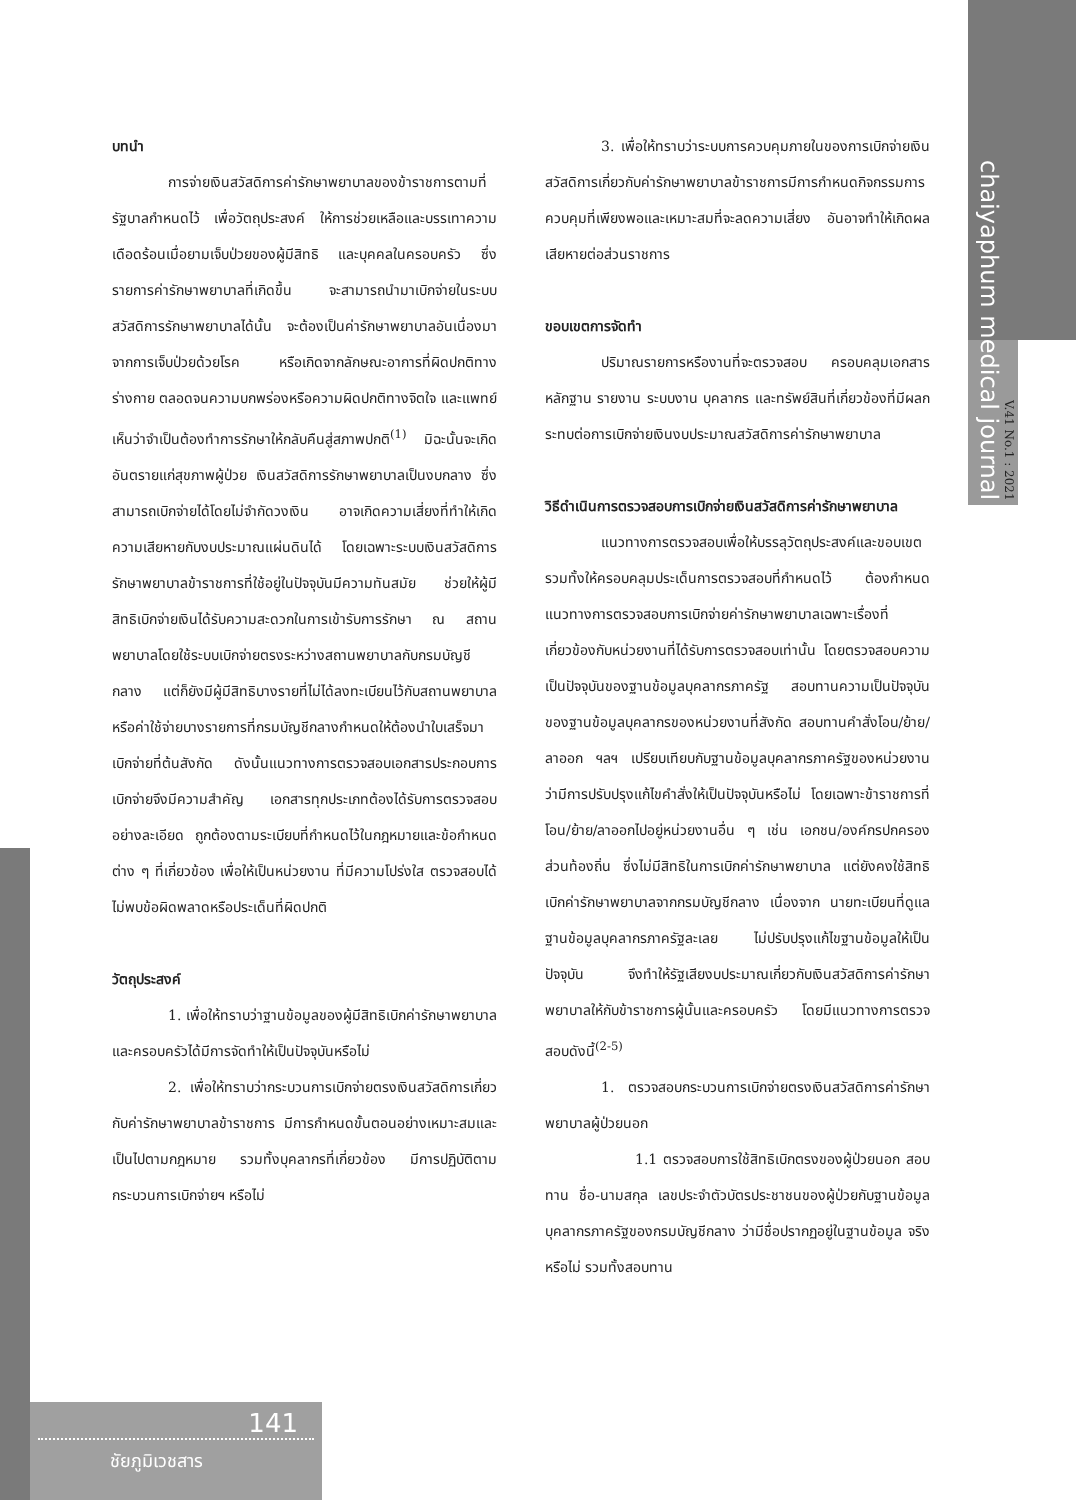chaiyaphum medical journal
V.41 No.1 : 2021
บทนำ
การจ่ายเงินสวัสดิการค่ารักษาพยาบาลของข้าราชการตามที่รัฐบาลกำหนดไว้ เพื่อวัตถุประสงค์ ให้การช่วยเหลือและบรรเทาความเดือดร้อนเมื่อยามเจ็บป่วยของผู้มีสิทธิ และบุคคลในครอบครัว ซึ่งรายการค่ารักษาพยาบาลที่เกิดขึ้น จะสามารถนำมาเบิกจ่ายในระบบสวัสดิการรักษาพยาบาลได้นั้น จะต้องเป็นค่ารักษาพยาบาลอันเนื่องมาจากการเจ็บป่วยด้วยโรค หรือเกิดจากลักษณะอาการที่ผิดปกติทางร่างกาย ตลอดจนความบกพร่องหรือความผิดปกติทางจิตใจ และแพทย์เห็นว่าจำเป็นต้องทำการรักษาให้กลับคืนสู่สภาพปกติ<sup>(1)</sup> มิฉะนั้นจะเกิดอันตรายแก่สุขภาพผู้ป่วย เงินสวัสดิการรักษาพยาบาลเป็นงบกลาง ซึ่งสามารถเบิกจ่ายได้โดยไม่จำกัดวงเงิน อาจเกิดความเสี่ยงที่ทำให้เกิดความเสียหายกับงบประมาณแผ่นดินได้ โดยเฉพาะระบบเงินสวัสดิการรักษาพยาบาลข้าราชการที่ใช้อยู่ในปัจจุบันมีความทันสมัย ช่วยให้ผู้มีสิทธิเบิกจ่ายเงินได้รับความสะดวกในการเข้ารับการรักษา ณ สถานพยาบาลโดยใช้ระบบเบิกจ่ายตรงระหว่างสถานพยาบาลกับกรมบัญชีกลาง แต่ก็ยังมีผู้มีสิทธิบางรายที่ไม่ได้ลงทะเบียนไว้กับสถานพยาบาล หรือค่าใช้จ่ายบางรายการที่กรมบัญชีกลางกำหนดให้ต้องนำใบเสร็จมาเบิกจ่ายที่ต้นสังกัด ดังนั้นแนวทางการตรวจสอบเอกสารประกอบการเบิกจ่ายจึงมีความสำคัญ เอกสารทุกประเภทต้องได้รับการตรวจสอบอย่างละเอียด ถูกต้องตามระเบียบที่กำหนดไว้ในกฎหมายและข้อกำหนดต่าง ๆ ที่เกี่ยวข้อง เพื่อให้เป็นหน่วยงาน ที่มีความโปร่งใส ตรวจสอบได้ ไม่พบข้อผิดพลาดหรือประเด็นที่ผิดปกติ
วัตถุประสงค์
1. เพื่อให้ทราบว่าฐานข้อมูลของผู้มีสิทธิเบิกค่ารักษาพยาบาลและครอบครัวได้มีการจัดทำให้เป็นปัจจุบันหรือไม่
2. เพื่อให้ทราบว่ากระบวนการเบิกจ่ายตรงเงินสวัสดิการเกี่ยวกับค่ารักษาพยาบาลข้าราชการ มีการกำหนดขั้นตอนอย่างเหมาะสมและเป็นไปตามกฎหมาย รวมทั้งบุคลากรที่เกี่ยวข้อง มีการปฏิบัติตามกระบวนการเบิกจ่ายฯ หรือไม่
3. เพื่อให้ทราบว่าระบบการควบคุมภายในของการเบิกจ่ายเงินสวัสดิการเกี่ยวกับค่ารักษาพยาบาลข้าราชการมีการกำหนดกิจกรรมการควบคุมที่เพียงพอและเหมาะสมที่จะลดความเสี่ยง อันอาจทำให้เกิดผลเสียหายต่อส่วนราชการ
ขอบเขตการจัดทำ
ปริมาณรายการหรืองานที่จะตรวจสอบ ครอบคลุมเอกสารหลักฐาน รายงาน ระบบงาน บุคลากร และทรัพย์สินที่เกี่ยวข้องที่มีผลกระทบต่อการเบิกจ่ายเงินงบประมาณสวัสดิการค่ารักษาพยาบาล
วิธีดำเนินการตรวจสอบการเบิกจ่ายเงินสวัสดิการค่ารักษาพยาบาล
แนวทางการตรวจสอบเพื่อให้บรรลุวัตถุประสงค์และขอบเขต รวมทั้งให้ครอบคลุมประเด็นการตรวจสอบที่กำหนดไว้ ต้องกำหนดแนวทางการตรวจสอบการเบิกจ่ายค่ารักษาพยาบาลเฉพาะเรื่องที่เกี่ยวข้องกับหน่วยงานที่ได้รับการตรวจสอบเท่านั้น โดยตรวจสอบความเป็นปัจจุบันของฐานข้อมูลบุคลากรภาครัฐ สอบทานความเป็นปัจจุบันของฐานข้อมูลบุคลากรของหน่วยงานที่สังกัด สอบทานคำสั่งโอน/ย้าย/ลาออก ฯลฯ เปรียบเทียบกับฐานข้อมูลบุคลากรภาครัฐของหน่วยงาน ว่ามีการปรับปรุงแก้ไขคำสั่งให้เป็นปัจจุบันหรือไม่ โดยเฉพาะข้าราชการที่โอน/ย้าย/ลาออกไปอยู่หน่วยงานอื่น ๆ เช่น เอกชน/องค์กรปกครองส่วนท้องถิ่น ซึ่งไม่มีสิทธิในการเบิกค่ารักษาพยาบาล แต่ยังคงใช้สิทธิเบิกค่ารักษาพยาบาลจากกรมบัญชีกลาง เนื่องจาก นายทะเบียนที่ดูแลฐานข้อมูลบุคลากรภาครัฐละเลย ไม่ปรับปรุงแก้ไขฐานข้อมูลให้เป็นปัจจุบัน จึงทำให้รัฐเสียงบประมาณเกี่ยวกับเงินสวัสดิการค่ารักษาพยาบาลให้กับข้าราชการผู้นั้นและครอบครัว โดยมีแนวทางการตรวจสอบดังนี้<sup>(2-5)</sup>
1. ตรวจสอบกระบวนการเบิกจ่ายตรงเงินสวัสดิการค่ารักษาพยาบาลผู้ป่วยนอก
1.1 ตรวจสอบการใช้สิทธิเบิกตรงของผู้ป่วยนอก สอบทาน ชื่อ-นามสกุล เลขประจำตัวบัตรประชาชนของผู้ป่วยกับฐานข้อมูลบุคลากรภาครัฐของกรมบัญชีกลาง ว่ามีชื่อปรากฏอยู่ในฐานข้อมูล จริงหรือไม่ รวมทั้งสอบทาน
141
ชัยภูมิเวชสาร